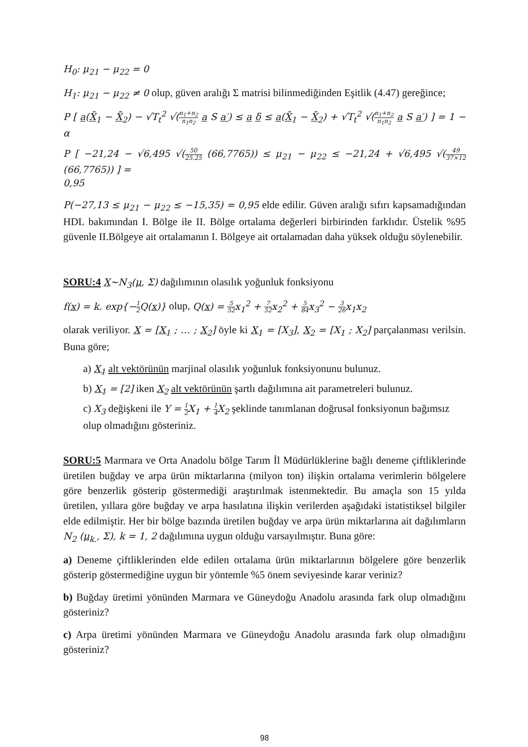H<sub>0</sub>: μ<sub>21</sub> − μ<sub>22</sub> = 0
H<sub>1</sub>: μ<sub>21</sub> − μ<sub>22</sub> ≠ 0 olup, güven aralığı Σ matrisi bilinmediğinden Eşitlik (4.47) gereğince;
P [ a(X̄<sub>1</sub> − X̄<sub>2</sub>) − √T<sub>t</sub><sup>2</sup> √(n<sub>1</sub>+n<sub>2</sub> n<sub>1</sub>n<sub>2</sub> a S a′) ≤ a δ ≤ a(X̄<sub>1</sub> − X̄<sub>2</sub>) + √T<sub>t</sub><sup>2</sup> √(n<sub>1</sub>+n<sub>2</sub> n<sub>1</sub>n<sub>2</sub> a S a′) ] = 1 − α
P [ −21,24 − √6,495 √(50 25.25 (66,7765)) ≤ μ<sub>21</sub> − μ<sub>22</sub> ≤ −21,24 + √6,495 √(49 37×12 (66,7765)) ] =
0,95
P(−27,13 ≤ μ<sub>21</sub> − μ<sub>22</sub> ≤ −15,35) = 0,95 elde edilir. Güven aralığı sıfırı kapsamadığından HDL bakımından I. Bölge ile II. Bölge ortalama değerleri birbirinden farklıdır. Üstelik %95 güvenle II.Bölgeye ait ortalamanın I. Bölgeye ait ortalamadan daha yüksek olduğu söylenebilir.
SORU:4 X~N<sub>3</sub>(μ, Σ) dağılımının olasılık yoğunluk fonksiyonu
f(x) = k. exp{−1 2 Q(x)} olup, Q(x) = 5 52x<sub>1</sub><sup>2</sup> + 7 52x<sub>2</sub><sup>2</sup> + 5 84x<sub>3</sub><sup>2</sup> − 3 26x<sub>1</sub>x<sub>2</sub>
olarak veriliyor. X = [X<sub>1</sub> ; … ; X<sub>2</sub>] öyle ki X<sub>1</sub> = [X<sub>3</sub>], X<sub>2</sub> = [X<sub>1</sub> ; X<sub>2</sub>] parçalanması verilsin. Buna göre;
a) X<sub>1</sub> alt vektörünün marjinal olasılık yoğunluk fonksiyonunu bulunuz.
b) X<sub>1</sub> = [2] iken X<sub>2</sub> alt vektörünün şartlı dağılımına ait parametreleri bulunuz.
c) X<sub>3</sub> değişkeni ile Y = 1 2 X<sub>1</sub> + 1 4 X<sub>2</sub> şeklinde tanımlanan doğrusal fonksiyonun bağımsız olup olmadığını gösteriniz.
SORU:5 Marmara ve Orta Anadolu bölge Tarım İl Müdürlüklerine bağlı deneme çiftliklerinde üretilen buğday ve arpa ürün miktarlarına (milyon ton) ilişkin ortalama verimlerin bölgelere göre benzerlik gösterip göstermediği araştırılmak istenmektedir. Bu amaçla son 15 yılda üretilen, yıllara göre buğday ve arpa hasılatına ilişkin verilerden aşağıdaki istatistiksel bilgiler elde edilmiştir. Her bir bölge bazında üretilen buğday ve arpa ürün miktarlarına ait dağılımların N<sub>2</sub> (μ<sub>k.</sub>, Σ), k = 1, 2 dağılımına uygun olduğu varsayılmıştır. Buna göre:
a) Deneme çiftliklerinden elde edilen ortalama ürün miktarlarının bölgelere göre benzerlik gösterip göstermediğine uygun bir yöntemle %5 önem seviyesinde karar veriniz?
b) Buğday üretimi yönünden Marmara ve Güneydoğu Anadolu arasında fark olup olmadığını gösteriniz?
c) Arpa üretimi yönünden Marmara ve Güneydoğu Anadolu arasında fark olup olmadığını gösteriniz?
98